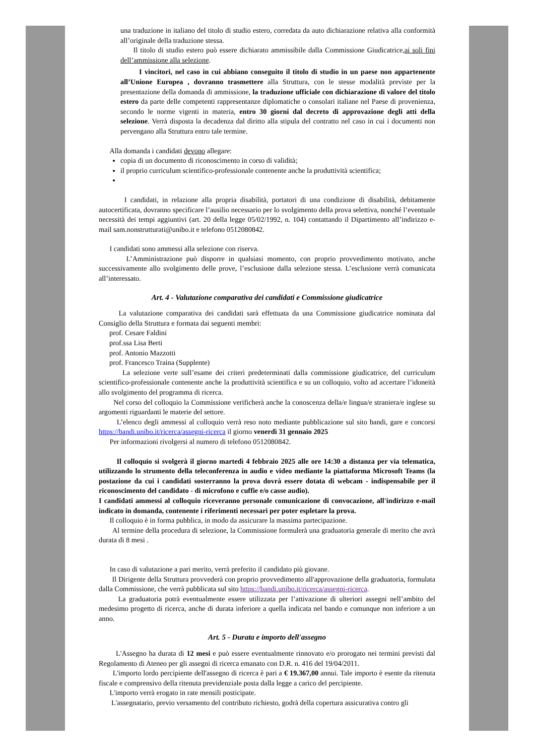una traduzione in italiano del titolo di studio estero, corredata da auto dichiarazione relativa alla conformità all’originale della traduzione stessa.
Il titolo di studio estero può essere dichiarato ammissibile dalla Commissione Giudicatrice,ai soli fini dell’ammissione alla selezione.
I vincitori, nel caso in cui abbiano conseguito il titolo di studio in un paese non appartenente all’Unione Europea , dovranno trasmettere alla Struttura, con le stesse modalità previste per la presentazione della domanda di ammissione, la traduzione ufficiale con dichiarazione di valore del titolo estero da parte delle competenti rappresentanze diplomatiche o consolari italiane nel Paese di provenienza, secondo le norme vigenti in materia, entro 30 giorni dal decreto di approvazione degli atti della selezione. Verrà disposta la decadenza dal diritto alla stipula del contratto nel caso in cui i documenti non pervengano alla Struttura entro tale termine.
Alla domanda i candidati devono allegare:
copia di un documento di riconoscimento in corso di validità;
il proprio curriculum scientifico-professionale contenente anche la produttività scientifica;
I candidati, in relazione alla propria disabilità, portatori di una condizione di disabilità, debitamente autocertificata, dovranno specificare l’ausilio necessario per lo svolgimento della prova selettiva, nonché l’eventuale necessità dei tempi aggiuntivi (art. 20 della legge 05/02/1992, n. 104) contattando il Dipartimento all’indirizzo e-mail sam.nonstrutturati@unibo.it e telefono 0512080842.
I candidati sono ammessi alla selezione con riserva.
L’Amministrazione può disporre in qualsiasi momento, con proprio provvedimento motivato, anche successivamente allo svolgimento delle prove, l’esclusione dalla selezione stessa. L’esclusione verrà comunicata all’interessato.
Art. 4 - Valutazione comparativa dei candidati e Commissione giudicatrice
La valutazione comparativa dei candidati sarà effettuata da una Commissione giudicatrice nominata dal Consiglio della Struttura e formata dai seguenti membri:
prof. Cesare Faldini
prof.ssa Lisa Berti
prof. Antonio Mazzotti
prof. Francesco Traina (Supplente)
La selezione verte sull’esame dei criteri predeterminati dalla commissione giudicatrice, del curriculum scientifico-professionale contenente anche la produttività scientifica e su un colloquio, volto ad accertare l’idoneità allo svolgimento del programma di ricerca.
Nel corso del colloquio la Commissione verificherà anche la conoscenza della/e lingua/e straniera/e inglese su argomenti riguardanti le materie del settore.
L’elenco degli ammessi al colloquio verrà reso noto mediante pubblicazione sul sito bandi, gare e concorsi https://bandi.unibo.it/ricerca/assegni-ricerca il giorno venerdì 31 gennaio 2025
Per informazioni rivolgersi al numero di telefono 0512080842.
Il colloquio si svolgerà il giorno martedì 4 febbraio 2025 alle ore 14:30 a distanza per via telematica, utilizzando lo strumento della teleconferenza in audio e video mediante la piattaforma Microsoft Teams (la postazione da cui i candidati sosterranno la prova dovrà essere dotata di webcam - indispensabile per il riconoscimento del candidato - di microfono e cuffie e/o casse audio).
I candidati ammessi al colloquio riceveranno personale comunicazione di convocazione, all'indirizzo e-mail indicato in domanda, contenente i riferimenti necessari per poter espletare la prova.
Il colloquio è in forma pubblica, in modo da assicurare la massima partecipazione.
Al termine della procedura di selezione, la Commissione formulerà una graduatoria generale di merito che avrà durata di 8 mesi .
In caso di valutazione a pari merito, verrà preferito il candidato più giovane.
Il Dirigente della Struttura provvederà con proprio provvedimento all'approvazione della graduatoria, formulata dalla Commissione, che verrà pubblicata sul sito https://bandi.unibo.it/ricerca/assegni-ricerca.
La graduatoria potrà eventualmente essere utilizzata per l’attivazione di ulteriori assegni nell’ambito del medesimo progetto di ricerca, anche di durata inferiore a quella indicata nel bando e comunque non inferiore a un anno.
Art. 5 - Durata e importo dell'assegno
L'Assegno ha durata di 12 mesi e può essere eventualmente rinnovato e/o prorogato nei termini previsti dal Regolamento di Ateneo per gli assegni di ricerca emanato con D.R. n. 416 del 19/04/2011.
L'importo lordo percipiente dell'assegno di ricerca è pari a € 19.367,00 annui. Tale importo è esente da ritenuta fiscale e comprensivo della ritenuta previdenziale posta dalla legge a carico del percipiente.
L'importo verrà erogato in rate mensili posticipate.
L'assegnatario, previo versamento del contributo richiesto, godrà della copertura assicurativa contro gli